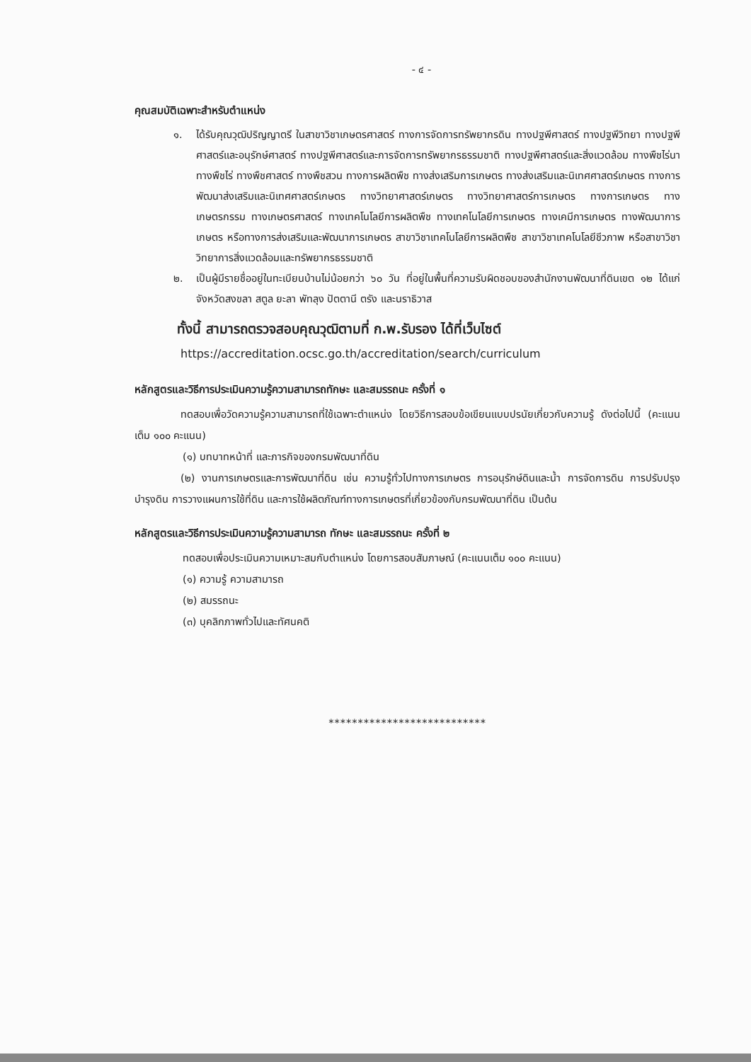- ๔ -
คุณสมบัติเฉพาะสำหรับตำแหน่ง
๑. ได้รับคุณวุฒิปริญญาตรี ในสาขาวิชาเกษตรศาสตร์ ทางการจัดการทรัพยากรดิน ทางปฐพีศาสตร์ ทางปฐพีวิทยา ทางปฐพีศาสตร์และอนุรักษ์ศาสตร์ ทางปฐพีศาสตร์และการจัดการทรัพยากรธรรมชาติ ทางปฐพีศาสตร์และสิ่งแวดล้อม ทางพืชไร่นา ทางพืชไร่ ทางพืชศาสตร์ ทางพืชสวน ทางการผลิตพืช ทางส่งเสริมการเกษตร ทางส่งเสริมและนิเทศศาสตร์เกษตร ทางการพัฒนาส่งเสริมและนิเทศศาสตร์เกษตร ทางวิทยาศาสตร์เกษตร ทางวิทยาศาสตร์การเกษตร ทางการเกษตร ทางเกษตรกรรม ทางเกษตรศาสตร์ ทางเทคโนโลยีการผลิตพืช ทางเทคโนโลยีการเกษตร ทางเคมีการเกษตร ทางพัฒนาการเกษตร หรือทางการส่งเสริมและพัฒนาการเกษตร สาขาวิชาเทคโนโลยีการผลิตพืช สาขาวิชาเทคโนโลยีชีวภาพ หรือสาขาวิชาวิทยาการสิ่งแวดล้อมและทรัพยากรธรรมชาติ
๒. เป็นผู้มีรายชื่ออยู่ในทะเบียนบ้านไม่น้อยกว่า ๖๐ วัน ที่อยู่ในพื้นที่ความรับผิดชอบของสำนักงานพัฒนาที่ดินเขต ๑๒ ได้แก่ จังหวัดสงขลา สตูล ยะลา พัทลุง ปัตตานี ตรัง และนราธิวาส
ทั้งนี้ สามารถตรวจสอบคุณวุฒิตามที่ ก.พ.รับรอง ได้ที่เว็บไซต์
https://accreditation.ocsc.go.th/accreditation/search/curriculum
หลักสูตรและวิธีการประเมินความรู้ความสามารถทักษะ และสมรรถนะ ครั้งที่ ๑
ทดสอบเพื่อวัดความรู้ความสามารถที่ใช้เฉพาะตำแหน่ง โดยวิธีการสอบข้อเขียนแบบปรนัยเกี่ยวกับความรู้ ดังต่อไปนี้ (คะแนนเต็ม ๑๐๐ คะแนน)
(๑) บทบาทหน้าที่ และภารกิจของกรมพัฒนาที่ดิน
(๒) งานการเกษตรและการพัฒนาที่ดิน เช่น ความรู้ทั่วไปทางการเกษตร การอนุรักษ์ดินและน้ำ การจัดการดิน การปรับปรุงบำรุงดิน การวางแผนการใช้ที่ดิน และการใช้ผลิตภัณฑ์ทางการเกษตรที่เกี่ยวข้องกับกรมพัฒนาที่ดิน เป็นต้น
หลักสูตรและวิธีการประเมินความรู้ความสามารถ ทักษะ และสมรรถนะ ครั้งที่ ๒
ทดสอบเพื่อประเมินความเหมาะสมกับตำแหน่ง โดยการสอบสัมภาษณ์ (คะแนนเต็ม ๑๐๐ คะแนน)
(๑) ความรู้ ความสามารถ
(๒) สมรรถนะ
(๓) บุคลิกภาพทั่วไปและทัศนคติ
***************************